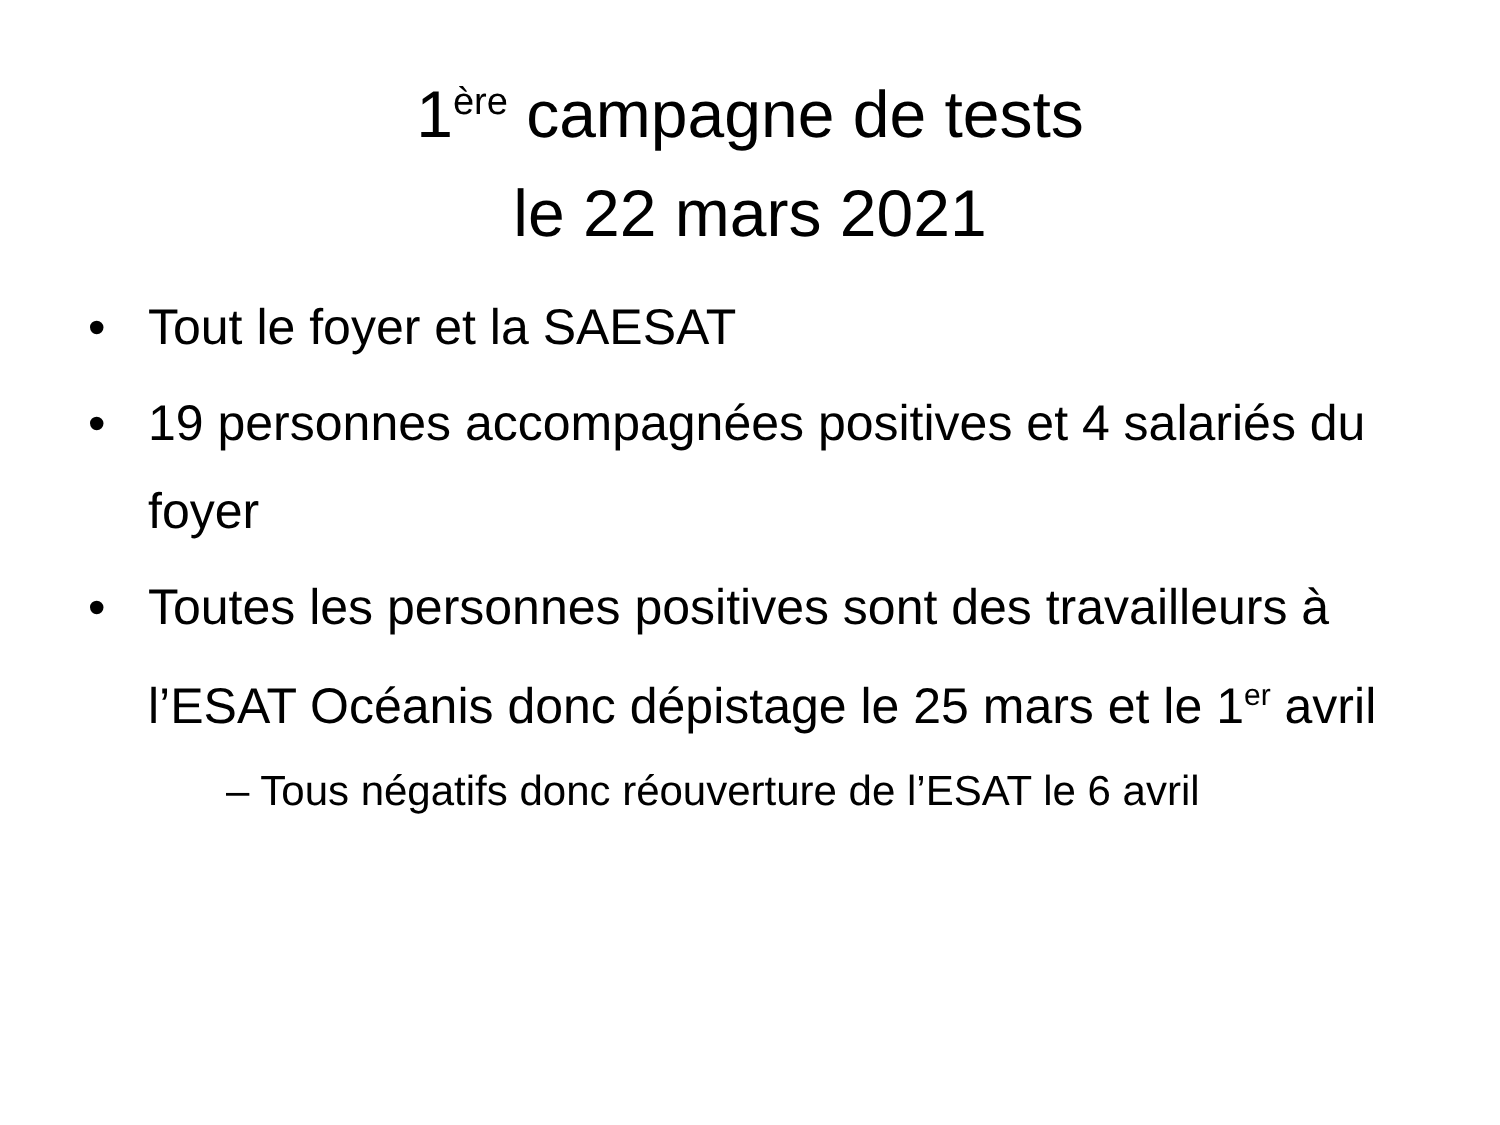1<sup>ère</sup> campagne de tests
le 22 mars 2021
• Tout le foyer et la SAESAT
• 19 personnes accompagnées positives et 4 salariés du foyer
• Toutes les personnes positives sont des travailleurs à l’ESAT Océanis donc dépistage le 25 mars et le 1<sup>er</sup> avril
– Tous négatifs donc réouverture de l’ESAT le 6 avril